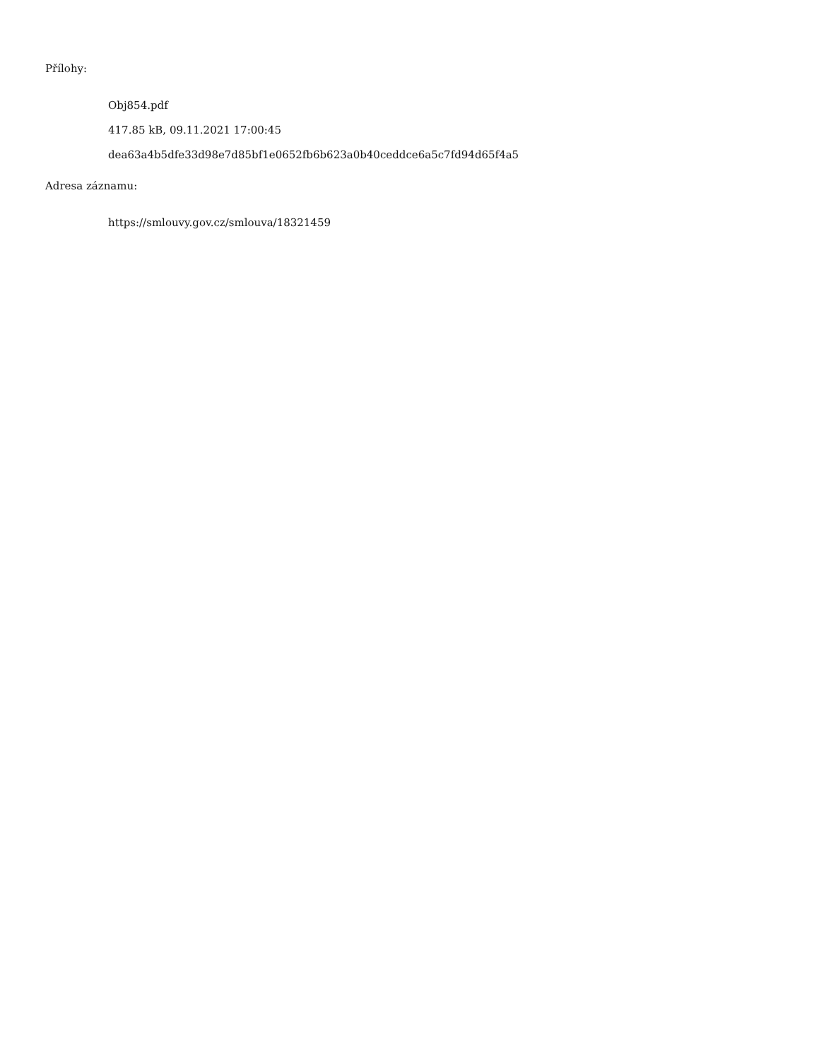Přílohy:
Obj854.pdf
417.85 kB, 09.11.2021 17:00:45
dea63a4b5dfe33d98e7d85bf1e0652fb6b623a0b40ceddce6a5c7fd94d65f4a5
Adresa záznamu:
https://smlouvy.gov.cz/smlouva/18321459